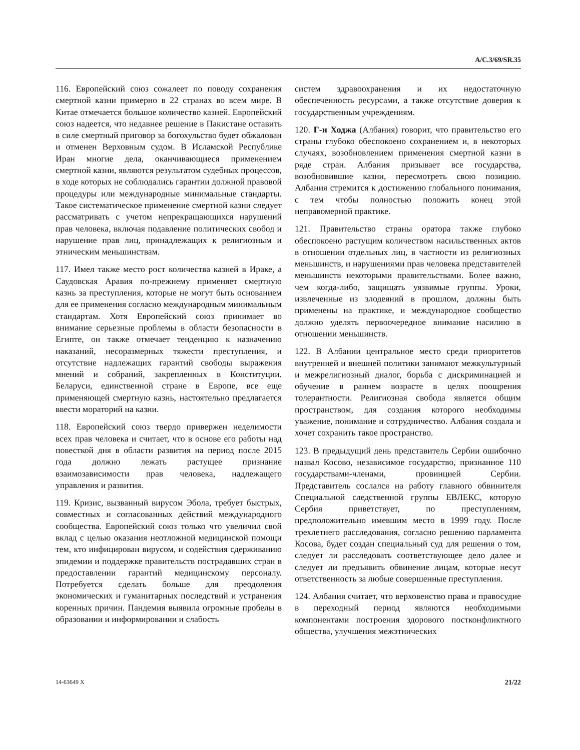A/C.3/69/SR.35
116. Европейский союз сожалеет по поводу сохранения смертной казни примерно в 22 странах во всем мире. В Китае отмечается большое количество казней. Европейский союз надеется, что недавнее решение в Пакистане оставить в силе смертный приговор за богохульство будет обжалован и отменен Верховным судом. В Исламской Республике Иран многие дела, оканчивающиеся применением смертной казни, являются результатом судебных процессов, в ходе которых не соблюдались гарантии должной правовой процедуры или международные минимальные стандарты. Такое систематическое применение смертной казни следует рассматривать с учетом непрекращающихся нарушений прав человека, включая подавление политических свобод и нарушение прав лиц, принадлежащих к религиозным и этническим меньшинствам.
117. Имел также место рост количества казней в Ираке, а Саудовская Аравия по-прежнему применяет смертную казнь за преступления, которые не могут быть основанием для ее применения согласно международным минимальным стандартам. Хотя Европейский союз принимает во внимание серьезные проблемы в области безопасности в Египте, он также отмечает тенденцию к назначению наказаний, несоразмерных тяжести преступления, и отсутствие надлежащих гарантий свободы выражения мнений и собраний, закрепленных в Конституции. Беларуси, единственной стране в Европе, все еще применяющей смертную казнь, настоятельно предлагается ввести мораторий на казни.
118. Европейский союз твердо привержен неделимости всех прав человека и считает, что в основе его работы над повесткой дня в области развития на период после 2015 года должно лежать растущее признание взаимозависимости прав человека, надлежащего управления и развития.
119. Кризис, вызванный вирусом Эбола, требует быстрых, совместных и согласованных действий международного сообщества. Европейский союз только что увеличил свой вклад с целью оказания неотложной медицинской помощи тем, кто инфицирован вирусом, и содействия сдерживанию эпидемии и поддержке правительств пострадавших стран в предоставлении гарантий медицинскому персоналу. Потребуется сделать больше для преодоления экономических и гуманитарных последствий и устранения коренных причин. Пандемия выявила огромные пробелы в образовании и информировании и слабость
систем здравоохранения и их недостаточную обеспеченность ресурсами, а также отсутствие доверия к государственным учреждениям.
120. Г-н Ходжа (Албания) говорит, что правительство его страны глубоко обеспокоено сохранением и, в некоторых случаях, возобновлением применения смертной казни в ряде стран. Албания призывает все государства, возобновившие казни, пересмотреть свою позицию. Албания стремится к достижению глобального понимания, с тем чтобы полностью положить конец этой неправомерной практике.
121. Правительство страны оратора также глубоко обеспокоено растущим количеством насильственных актов в отношении отдельных лиц, в частности из религиозных меньшинств, и нарушениями прав человека представителей меньшинств некоторыми правительствами. Более важно, чем когда-либо, защищать уязвимые группы. Уроки, извлеченные из злодеяний в прошлом, должны быть применены на практике, и международное сообщество должно уделять первоочередное внимание насилию в отношении меньшинств.
122. В Албании центральное место среди приоритетов внутренней и внешней политики занимают межкультурный и межрелигиозный диалог, борьба с дискриминацией и обучение в раннем возрасте в целях поощрения толерантности. Религиозная свобода является общим пространством, для создания которого необходимы уважение, понимание и сотрудничество. Албания создала и хочет сохранить такое пространство.
123. В предыдущий день представитель Сербии ошибочно назвал Косово, независимое государство, признанное 110 государствами-членами, провинцией Сербии. Представитель сослался на работу главного обвинителя Специальной следственной группы ЕВЛЕКС, которую Сербия приветствует, по преступлениям, предположительно имевшим место в 1999 году. После трехлетнего расследования, согласно решению парламента Косова, будет создан специальный суд для решения о том, следует ли расследовать соответствующее дело далее и следует ли предъявить обвинение лицам, которые несут ответственность за любые совершенные преступления.
124. Албания считает, что верховенство права и правосудие в переходный период являются необходимыми компонентами построения здорового постконфликтного общества, улучшения межэтнических
14-63649 X 21/22